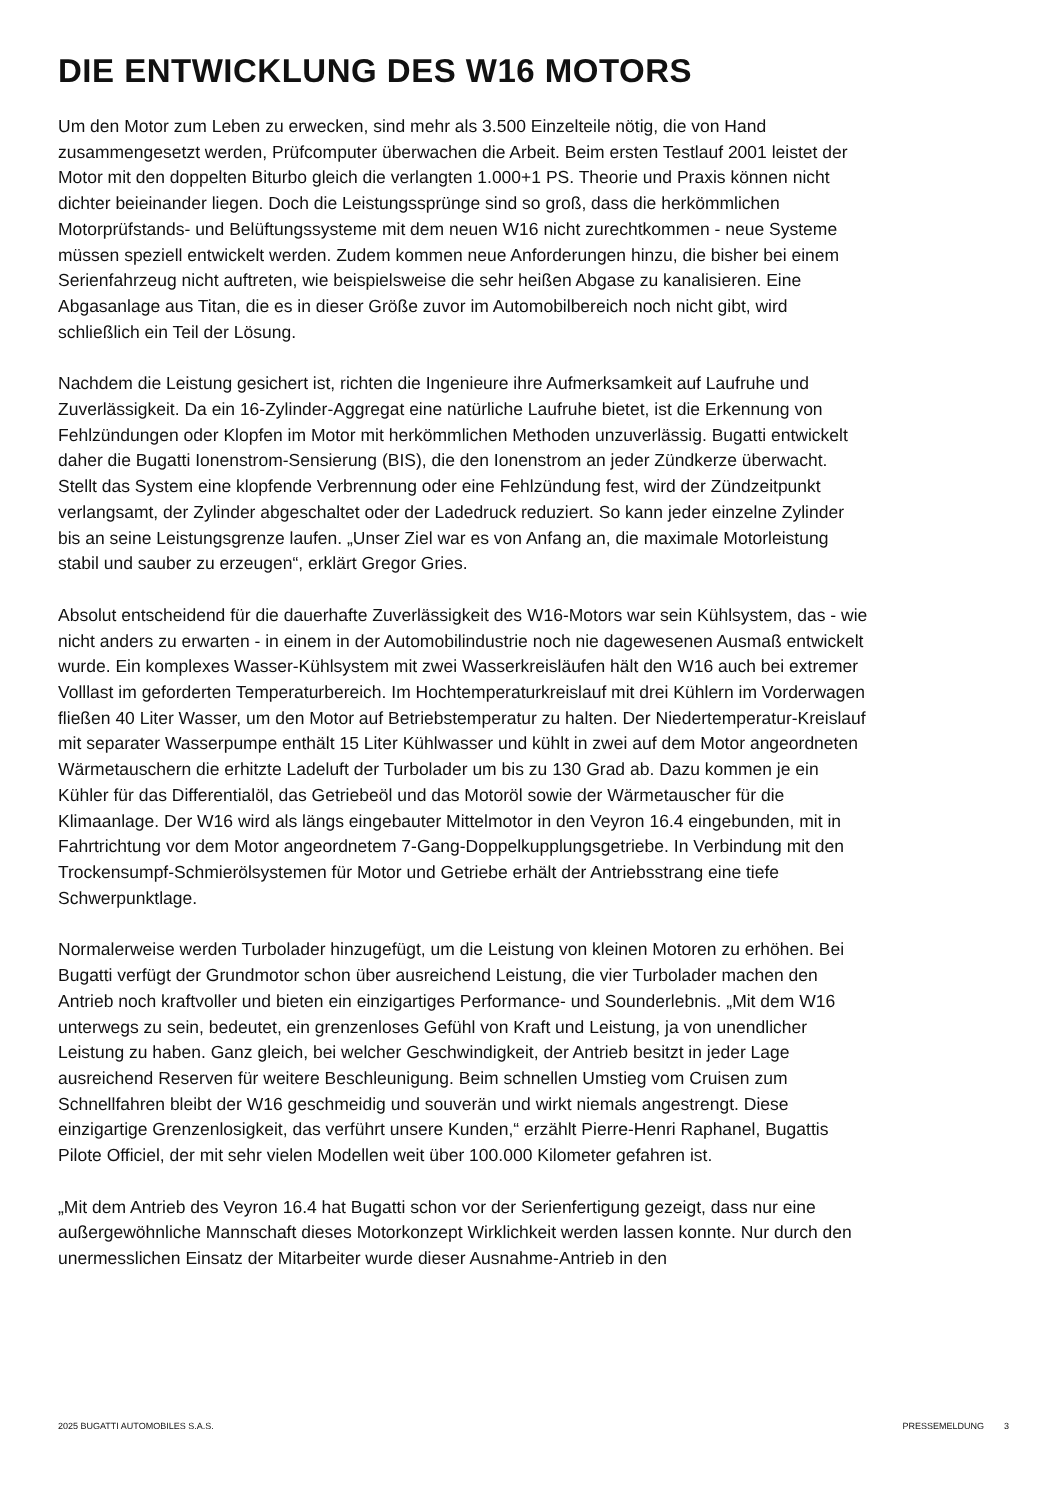DIE ENTWICKLUNG DES W16 MOTORS
Um den Motor zum Leben zu erwecken, sind mehr als 3.500 Einzelteile nötig, die von Hand zusammengesetzt werden, Prüfcomputer überwachen die Arbeit. Beim ersten Testlauf 2001 leistet der Motor mit den doppelten Biturbo gleich die verlangten 1.000+1 PS. Theorie und Praxis können nicht dichter beieinander liegen. Doch die Leistungssprünge sind so groß, dass die herkömmlichen Motorprüfstands- und Belüftungssysteme mit dem neuen W16 nicht zurechtkommen - neue Systeme müssen speziell entwickelt werden. Zudem kommen neue Anforderungen hinzu, die bisher bei einem Serienfahrzeug nicht auftreten, wie beispielsweise die sehr heißen Abgase zu kanalisieren. Eine Abgasanlage aus Titan, die es in dieser Größe zuvor im Automobilbereich noch nicht gibt, wird schließlich ein Teil der Lösung.
Nachdem die Leistung gesichert ist, richten die Ingenieure ihre Aufmerksamkeit auf Laufruhe und Zuverlässigkeit. Da ein 16-Zylinder-Aggregat eine natürliche Laufruhe bietet, ist die Erkennung von Fehlzündungen oder Klopfen im Motor mit herkömmlichen Methoden unzuverlässig. Bugatti entwickelt daher die Bugatti Ionenstrom-Sensierung (BIS), die den Ionenstrom an jeder Zündkerze überwacht. Stellt das System eine klopfende Verbrennung oder eine Fehlzündung fest, wird der Zündzeitpunkt verlangsamt, der Zylinder abgeschaltet oder der Ladedruck reduziert. So kann jeder einzelne Zylinder bis an seine Leistungsgrenze laufen. „Unser Ziel war es von Anfang an, die maximale Motorleistung stabil und sauber zu erzeugen“, erklärt Gregor Gries.
Absolut entscheidend für die dauerhafte Zuverlässigkeit des W16-Motors war sein Kühlsystem, das - wie nicht anders zu erwarten - in einem in der Automobilindustrie noch nie dagewesenen Ausmaß entwickelt wurde. Ein komplexes Wasser-Kühlsystem mit zwei Wasserkreisläufen hält den W16 auch bei extremer Volllast im geforderten Temperaturbereich. Im Hochtemperaturkreislauf mit drei Kühlern im Vorderwagen fließen 40 Liter Wasser, um den Motor auf Betriebstemperatur zu halten. Der Niedertemperatur-Kreislauf mit separater Wasserpumpe enthält 15 Liter Kühlwasser und kühlt in zwei auf dem Motor angeordneten Wärmetauschern die erhitzte Ladeluft der Turbolader um bis zu 130 Grad ab. Dazu kommen je ein Kühler für das Differentialöl, das Getriebeöl und das Motoröl sowie der Wärmetauscher für die Klimaanlage. Der W16 wird als längs eingebauter Mittelmotor in den Veyron 16.4 eingebunden, mit in Fahrtrichtung vor dem Motor angeordnetem 7-Gang-Doppelkupplungsgetriebe. In Verbindung mit den Trockensumpf-Schmierölsystemen für Motor und Getriebe erhält der Antriebsstrang eine tiefe Schwerpunktlage.
Normalerweise werden Turbolader hinzugefügt, um die Leistung von kleinen Motoren zu erhöhen. Bei Bugatti verfügt der Grundmotor schon über ausreichend Leistung, die vier Turbolader machen den Antrieb noch kraftvoller und bieten ein einzigartiges Performance- und Sounderlebnis. „Mit dem W16 unterwegs zu sein, bedeutet, ein grenzenloses Gefühl von Kraft und Leistung, ja von unendlicher Leistung zu haben. Ganz gleich, bei welcher Geschwindigkeit, der Antrieb besitzt in jeder Lage ausreichend Reserven für weitere Beschleunigung. Beim schnellen Umstieg vom Cruisen zum Schnellfahren bleibt der W16 geschmeidig und souverän und wirkt niemals angestrengt. Diese einzigartige Grenzenlosigkeit, das verführt unsere Kunden,“ erzählt Pierre-Henri Raphanel, Bugattis Pilote Officiel, der mit sehr vielen Modellen weit über 100.000 Kilometer gefahren ist.
„Mit dem Antrieb des Veyron 16.4 hat Bugatti schon vor der Serienfertigung gezeigt, dass nur eine außergewöhnliche Mannschaft dieses Motorkonzept Wirklichkeit werden lassen konnte. Nur durch den unermesslichen Einsatz der Mitarbeiter wurde dieser Ausnahme-Antrieb in den
2025 BUGATTI AUTOMOBILES S.A.S. PRESSEMELDUNG 3